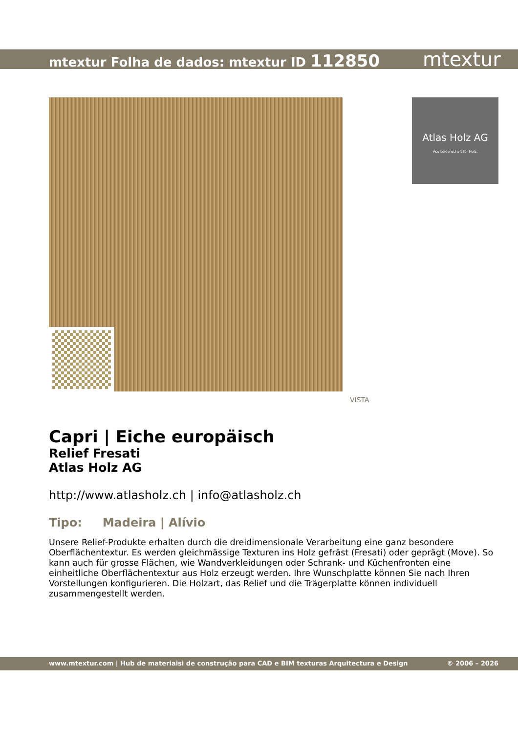mtextur Folha de dados: mtextur ID 112850
mtextur
Atlas Holz AG
Aus Leidenschaft für Holz.
VISTA
Capri | Eiche europäisch
Relief Fresati
Atlas Holz AG
http://www.atlasholz.ch | info@atlasholz.ch
Tipo: Madeira | Alívio
Unsere Relief-Produkte erhalten durch die dreidimensionale Verarbeitung eine ganz besondere Oberflächentextur. Es werden gleichmässige Texturen ins Holz gefräst (Fresati) oder geprägt (Move). So kann auch für grosse Flächen, wie Wandverkleidungen oder Schrank- und Küchenfronten eine einheitliche Oberflächentextur aus Holz erzeugt werden. Ihre Wunschplatte können Sie nach Ihren Vorstellungen konfigurieren. Die Holzart, das Relief und die Trägerplatte können individuell zusammengestellt werden.
www.mtextur.com | Hub de materiaisi de construção para CAD e BIM texturas Arquitectura e Design © 2006 – 2026